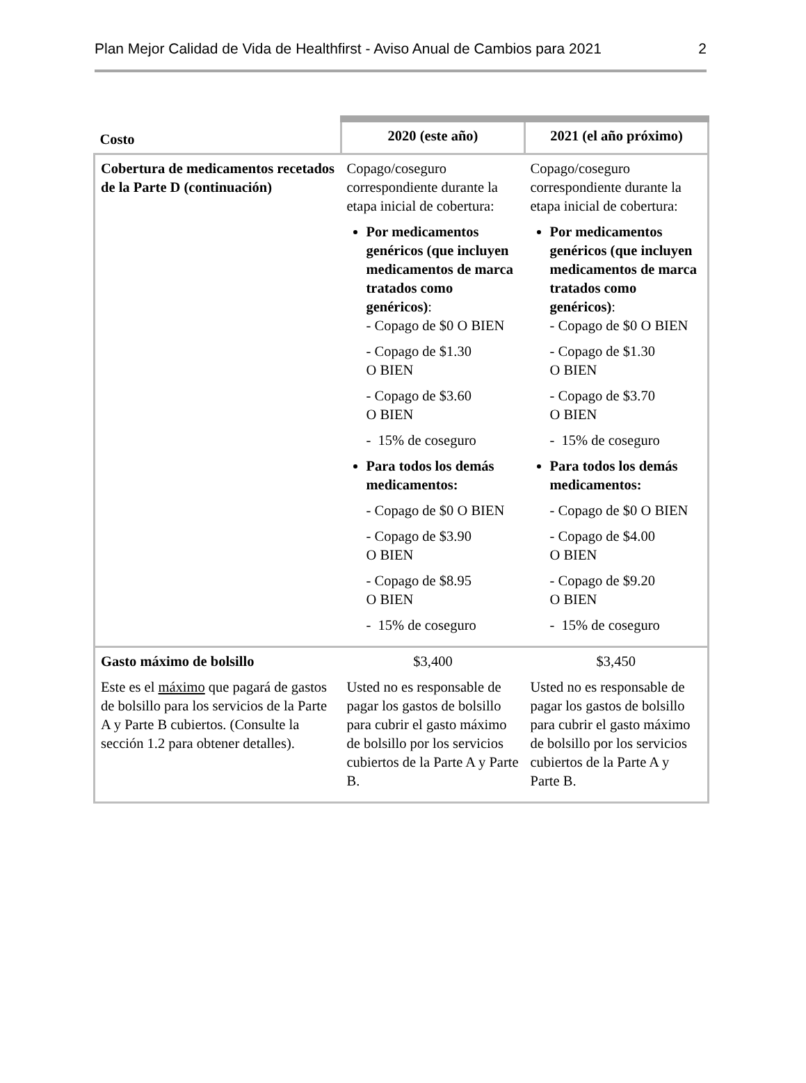Plan Mejor Calidad de Vida de Healthfirst - Aviso Anual de Cambios para 2021 2
| Costo | 2020 (este año) | 2021 (el año próximo) |
| --- | --- | --- |
| Cobertura de medicamentos recetados de la Parte D (continuación) | Copago/coseguro correspondiente durante la etapa inicial de cobertura: Por medicamentos genéricos (que incluyen medicamentos de marca tratados como genéricos) : - Copago de $0 O BIEN - Copago de $1.30 O BIEN - Copago de $3.60 O BIEN - 15% de coseguro Para todos los demás medicamentos: - Copago de $0 O BIEN - Copago de $3.90 O BIEN - Copago de $8.95 O BIEN - 15% de coseguro | Copago/coseguro correspondiente durante la etapa inicial de cobertura: Por medicamentos genéricos (que incluyen medicamentos de marca tratados como genéricos) : - Copago de $0 O BIEN - Copago de $1.30 O BIEN - Copago de $3.70 O BIEN - 15% de coseguro Para todos los demás medicamentos: - Copago de $0 O BIEN - Copago de $4.00 O BIEN - Copago de $9.20 O BIEN - 15% de coseguro |
| Gasto máximo de bolsillo Este es el máximo que pagará de gastos de bolsillo para los servicios de la Parte A y Parte B cubiertos. (Consulte la sección 1.2 para obtener detalles). | $3,400 Usted no es responsable de pagar los gastos de bolsillo para cubrir el gasto máximo de bolsillo por los servicios cubiertos de la Parte A y Parte B. | $3,450 Usted no es responsable de pagar los gastos de bolsillo para cubrir el gasto máximo de bolsillo por los servicios cubiertos de la Parte A y Parte B. |